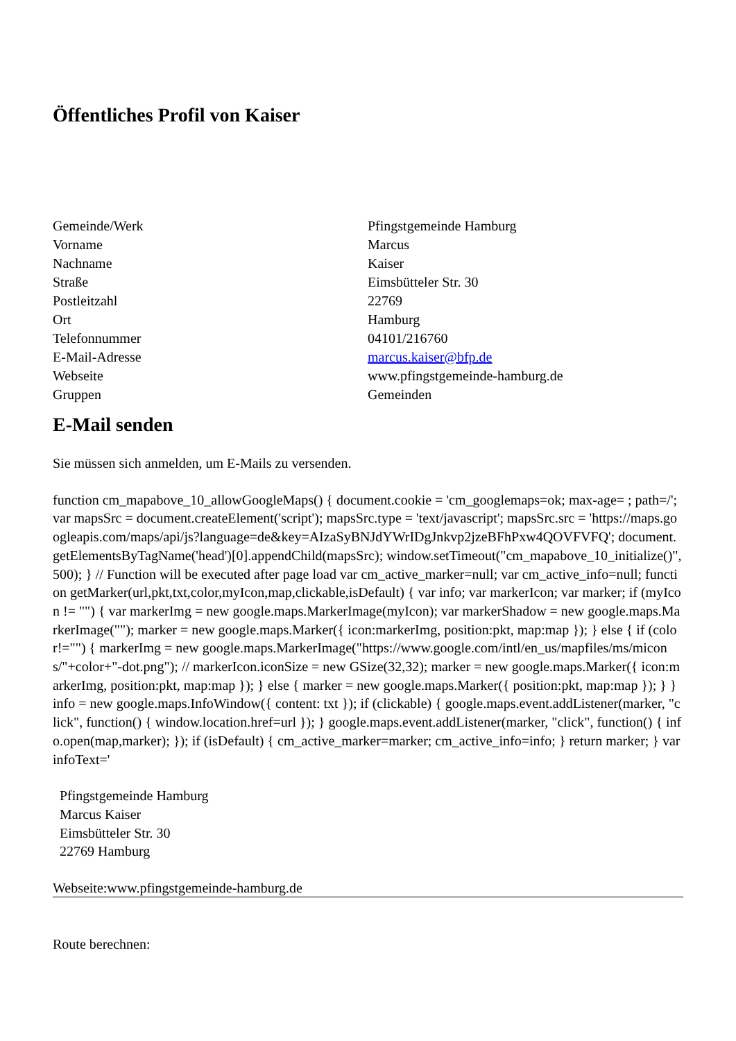Öffentliches Profil von Kaiser
| Gemeinde/Werk | Pfingstgemeinde Hamburg |
| Vorname | Marcus |
| Nachname | Kaiser |
| Straße | Eimsbütteler Str. 30 |
| Postleitzahl | 22769 |
| Ort | Hamburg |
| Telefonnummer | 04101/216760 |
| E-Mail-Adresse | marcus.kaiser@bfp.de |
| Webseite | www.pfingstgemeinde-hamburg.de |
| Gruppen | Gemeinden |
E-Mail senden
Sie müssen sich anmelden, um E-Mails zu versenden.
function cm_mapabove_10_allowGoogleMaps() { document.cookie = 'cm_googlemaps=ok; max-age= ; path=/'; var mapsSrc = document.createElement('script'); mapsSrc.type = 'text/javascript'; mapsSrc.src = 'https://maps.googleapis.com/maps/api/js?language=de&key=AIzaSyBNJdYWrIDgJnkvp2jzeBFhPxw4QOVFVFQ'; document.getElementsByTagName('head')[0].appendChild(mapsSrc); window.setTimeout("cm_mapabove_10_initialize()", 500); } // Function will be executed after page load var cm_active_marker=null; var cm_active_info=null; function getMarker(url,pkt,txt,color,myIcon,map,clickable,isDefault) { var info; var markerIcon; var marker; if (myIcon != "") { var markerImg = new google.maps.MarkerImage(myIcon); var markerShadow = new google.maps.MarkerImage(""); marker = new google.maps.Marker({ icon:markerImg, position:pkt, map:map }); } else { if (color!="") { markerImg = new google.maps.MarkerImage("https://www.google.com/intl/en_us/mapfiles/ms/micons/"+color+"-dot.png"); // markerIcon.iconSize = new GSize(32,32); marker = new google.maps.Marker({ icon:markerImg, position:pkt, map:map }); } else { marker = new google.maps.Marker({ position:pkt, map:map }); } } info = new google.maps.InfoWindow({ content: txt }); if (clickable) { google.maps.event.addListener(marker, "click", function() { window.location.href=url }); } google.maps.event.addListener(marker, "click", function() { info.open(map,marker); }); if (isDefault) { cm_active_marker=marker; cm_active_info=info; } return marker; } var infoText='
Pfingstgemeinde Hamburg
Marcus Kaiser
Eimsbütteler Str. 30
22769 Hamburg
Webseite:www.pfingstgemeinde-hamburg.de
Route berechnen: